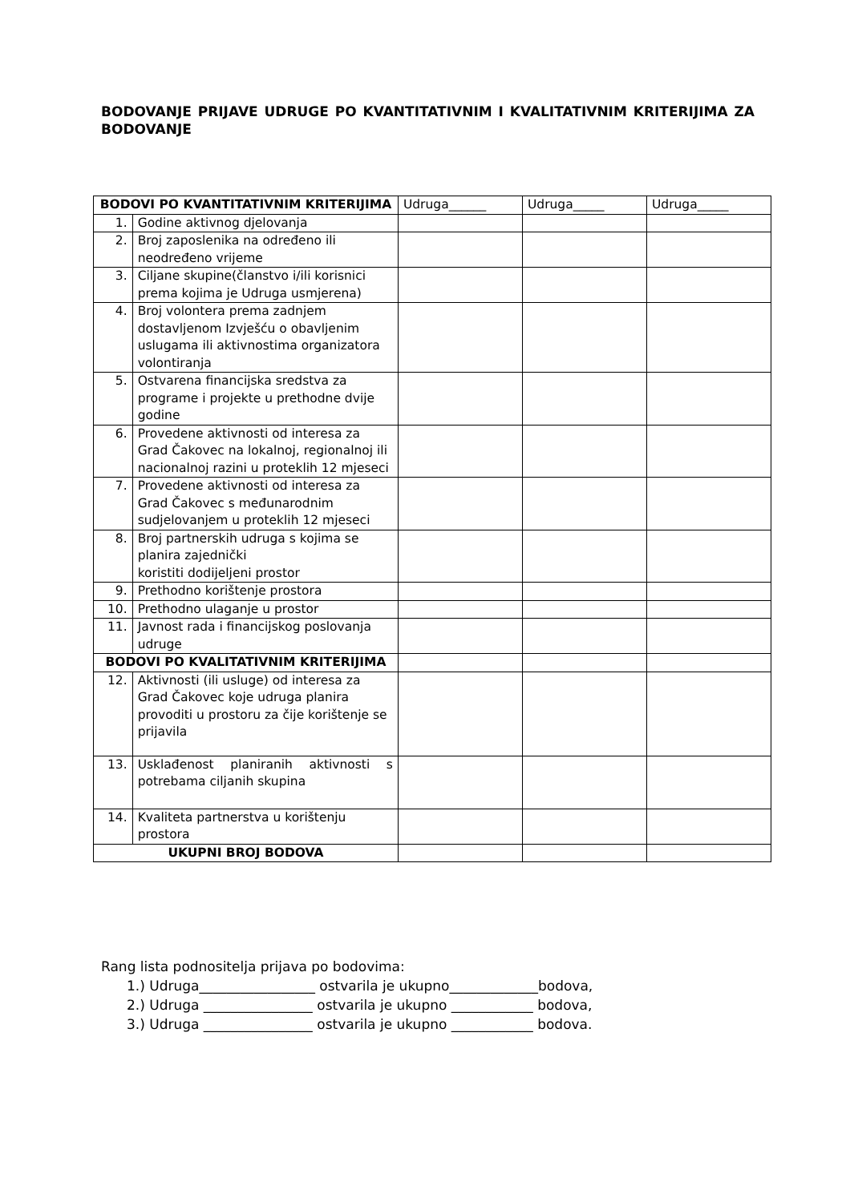BODOVANJE PRIJAVE UDRUGE PO KVANTITATIVNIM I KVALITATIVNIM KRITERIJIMA ZA BODOVANJE
| BODOVI PO KVANTITATIVNIM KRITERIJIMA | | Udruga______ | Udruga_____ | Udruga_____ |
| 1. | Godine aktivnog djelovanja | | | |
| 2. | Broj zaposlenika na određeno ili neodređeno vrijeme | | | |
| 3. | Ciljane skupine(članstvo i/ili korisnici prema kojima je Udruga usmjerena) | | | |
| 4. | Broj volontera prema zadnjem dostavljenom Izvješću o obavljenim uslugama ili aktivnostima organizatora volontiranja | | | |
| 5. | Ostvarena financijska sredstva za programe i projekte u prethodne dvije godine | | | |
| 6. | Provedene aktivnosti od interesa za Grad Čakovec na lokalnoj, regionalnoj ili nacionalnoj razini u proteklih 12 mjeseci | | | |
| 7. | Provedene aktivnosti od interesa za Grad Čakovec s međunarodnim sudjelovanjem u proteklih 12 mjeseci | | | |
| 8. | Broj partnerskih udruga s kojima se planira zajednički koristiti dodijeljeni prostor | | | |
| 9. | Prethodno korištenje prostora | | | |
| 10. | Prethodno ulaganje u prostor | | | |
| 11. | Javnost rada i financijskog poslovanja udruge | | | |
| BODOVI PO KVALITATIVNIM KRITERIJIMA | | | | |
| 12. | Aktivnosti (ili usluge) od interesa za Grad Čakovec koje udruga planira provoditi u prostoru za čije korištenje se prijavila | | | |
| 13. | Usklađenost planiranih aktivnosti s potrebama ciljanih skupina | | | |
| 14. | Kvaliteta partnerstva u korištenju prostora | | | |
| UKUPNI BROJ BODOVA | | | | |
Rang lista podnositelja prijava po bodovima:
1.) Udruga_________________ ostvarila je ukupno_____________bodova,
2.) Udruga ________________ ostvarila je ukupno ____________ bodova,
3.) Udruga ________________ ostvarila je ukupno ____________ bodova.